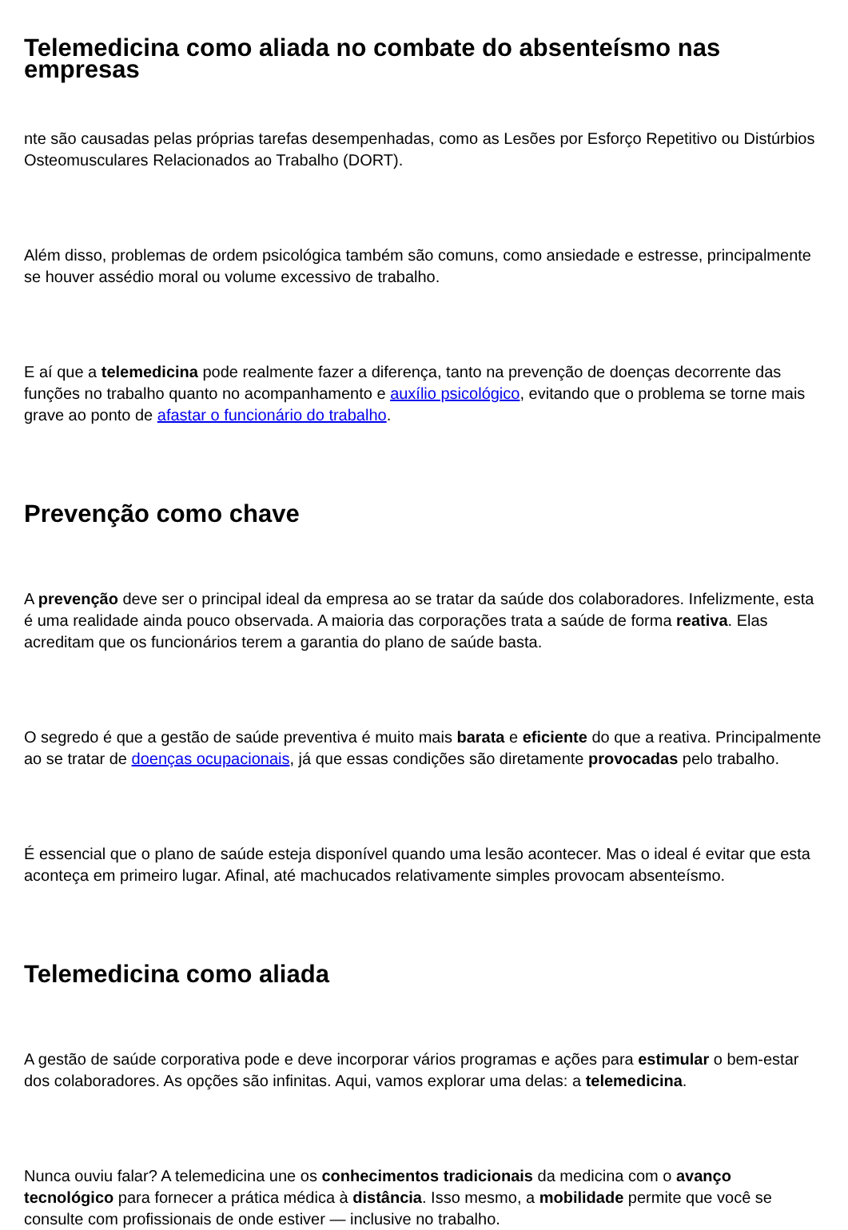Telemedicina como aliada no combate do absenteísmo nas empresas
nte são causadas pelas próprias tarefas desempenhadas, como as Lesões por Esforço Repetitivo ou Distúrbios Osteomusculares Relacionados ao Trabalho (DORT).
Além disso, problemas de ordem psicológica também são comuns, como ansiedade e estresse, principalmente se houver assédio moral ou volume excessivo de trabalho.
E aí que a telemedicina pode realmente fazer a diferença, tanto na prevenção de doenças decorrente das funções no trabalho quanto no acompanhamento e auxílio psicológico, evitando que o problema se torne mais grave ao ponto de afastar o funcionário do trabalho.
Prevenção como chave
A prevenção deve ser o principal ideal da empresa ao se tratar da saúde dos colaboradores. Infelizmente, esta é uma realidade ainda pouco observada. A maioria das corporações trata a saúde de forma reativa. Elas acreditam que os funcionários terem a garantia do plano de saúde basta.
O segredo é que a gestão de saúde preventiva é muito mais barata e eficiente do que a reativa. Principalmente ao se tratar de doenças ocupacionais, já que essas condições são diretamente provocadas pelo trabalho.
É essencial que o plano de saúde esteja disponível quando uma lesão acontecer. Mas o ideal é evitar que esta aconteça em primeiro lugar. Afinal, até machucados relativamente simples provocam absenteísmo.
Telemedicina como aliada
A gestão de saúde corporativa pode e deve incorporar vários programas e ações para estimular o bem-estar dos colaboradores. As opções são infinitas. Aqui, vamos explorar uma delas: a telemedicina.
Nunca ouviu falar? A telemedicina une os conhecimentos tradicionais da medicina com o avanço tecnológico para fornecer a prática médica à distância. Isso mesmo, a mobilidade permite que você se consulte com profissionais de onde estiver — inclusive no trabalho.